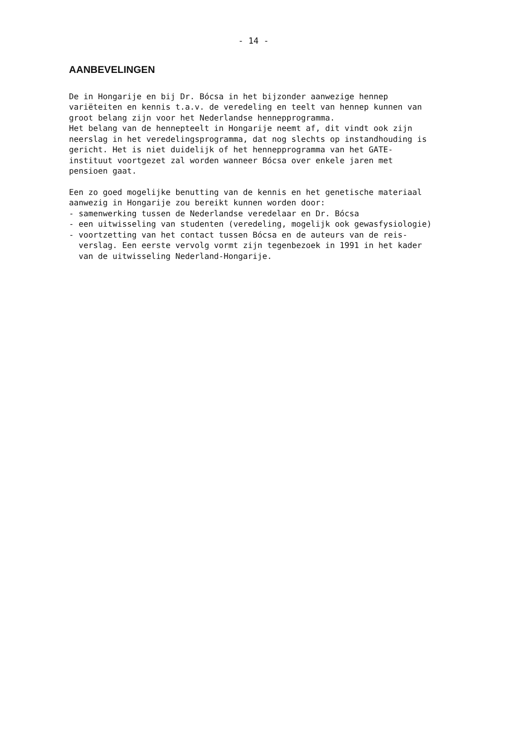- 14 -
AANBEVELINGEN
De in Hongarije en bij Dr. Bócsa in het bijzonder aanwezige hennep variëteiten en kennis t.a.v. de veredeling en teelt van hennep kunnen van groot belang zijn voor het Nederlandse hennepprogramma. Het belang van de hennepteelt in Hongarije neemt af, dit vindt ook zijn neerslag in het veredelingsprogramma, dat nog slechts op instandhouding is gericht. Het is niet duidelijk of het hennepprogramma van het GATE- instituut voortgezet zal worden wanneer Bócsa over enkele jaren met pensioen gaat.
Een zo goed mogelijke benutting van de kennis en het genetische materiaal aanwezig in Hongarije zou bereikt kunnen worden door: - samenwerking tussen de Nederlandse veredelaar en Dr. Bócsa - een uitwisseling van studenten (veredeling, mogelijk ook gewasfysiologie) - voortzetting van het contact tussen Bócsa en de auteurs van de reis- verslag. Een eerste vervolg vormt zijn tegenbezoek in 1991 in het kader van de uitwisseling Nederland-Hongarije.